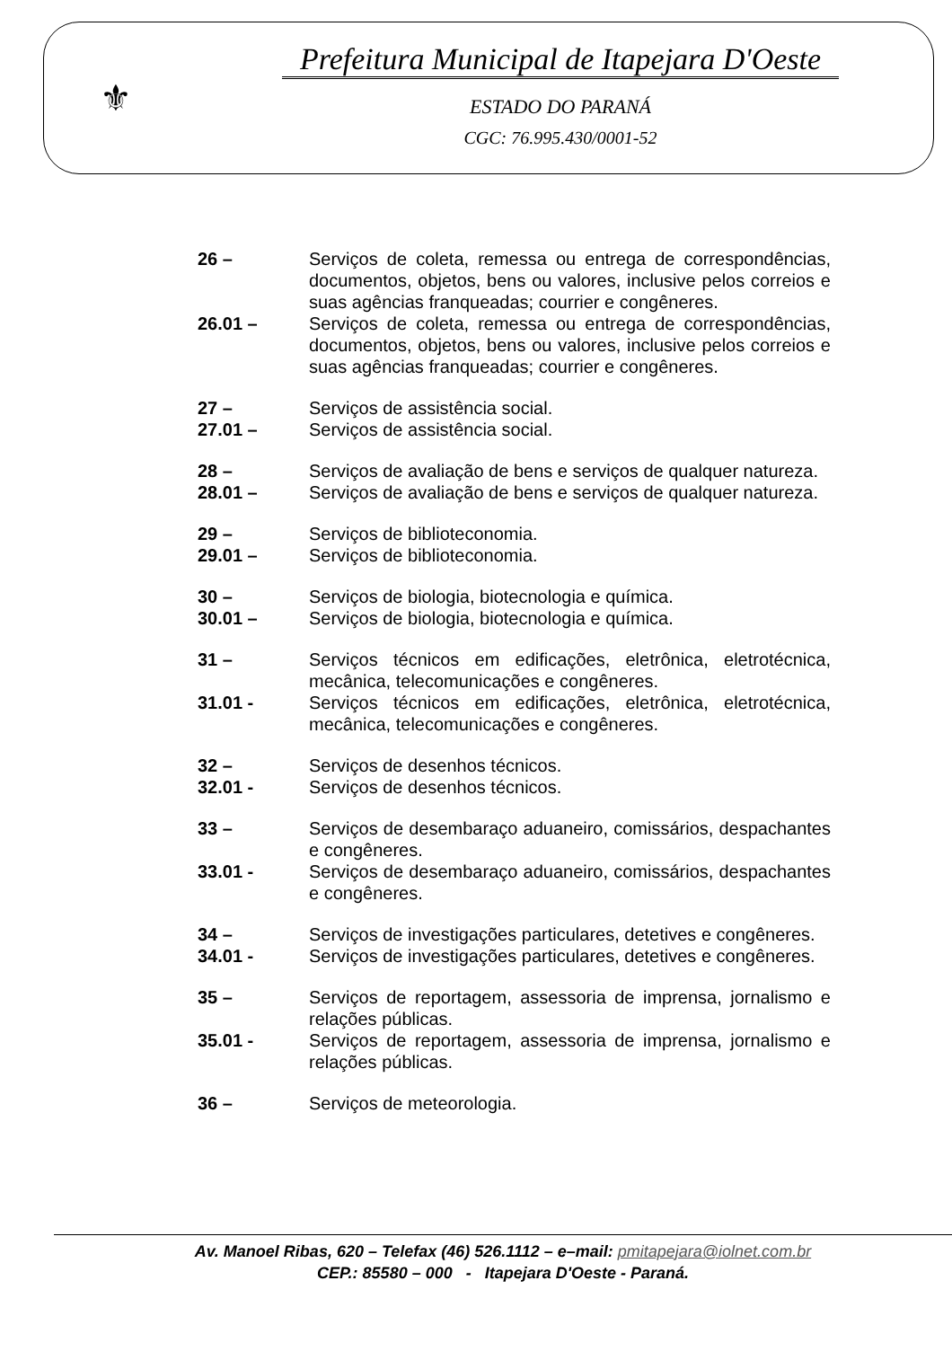⚜
Prefeitura Municipal de Itapejara D'Oeste
ESTADO DO PARANÁ
CGC: 76.995.430/0001-52
26 – Serviços de coleta, remessa ou entrega de correspondências, documentos, objetos, bens ou valores, inclusive pelos correios e suas agências franqueadas; courrier e congêneres.
26.01 – Serviços de coleta, remessa ou entrega de correspondências, documentos, objetos, bens ou valores, inclusive pelos correios e suas agências franqueadas; courrier e congêneres.
27 – Serviços de assistência social.
27.01 – Serviços de assistência social.
28 – Serviços de avaliação de bens e serviços de qualquer natureza.
28.01 – Serviços de avaliação de bens e serviços de qualquer natureza.
29 – Serviços de biblioteconomia.
29.01 – Serviços de biblioteconomia.
30 – Serviços de biologia, biotecnologia e química.
30.01 – Serviços de biologia, biotecnologia e química.
31 – Serviços técnicos em edificações, eletrônica, eletrotécnica, mecânica, telecomunicações e congêneres.
31.01 - Serviços técnicos em edificações, eletrônica, eletrotécnica, mecânica, telecomunicações e congêneres.
32 – Serviços de desenhos técnicos.
32.01 - Serviços de desenhos técnicos.
33 – Serviços de desembaraço aduaneiro, comissários, despachantes e congêneres.
33.01 - Serviços de desembaraço aduaneiro, comissários, despachantes e congêneres.
34 – Serviços de investigações particulares, detetives e congêneres.
34.01 - Serviços de investigações particulares, detetives e congêneres.
35 – Serviços de reportagem, assessoria de imprensa, jornalismo e relações públicas.
35.01 - Serviços de reportagem, assessoria de imprensa, jornalismo e relações públicas.
36 – Serviços de meteorologia.
Av. Manoel Ribas, 620 – Telefax (46) 526.1112 – e–mail: pmitapejara@iolnet.com.br
CEP.: 85580 – 000 - Itapejara D'Oeste - Paraná.